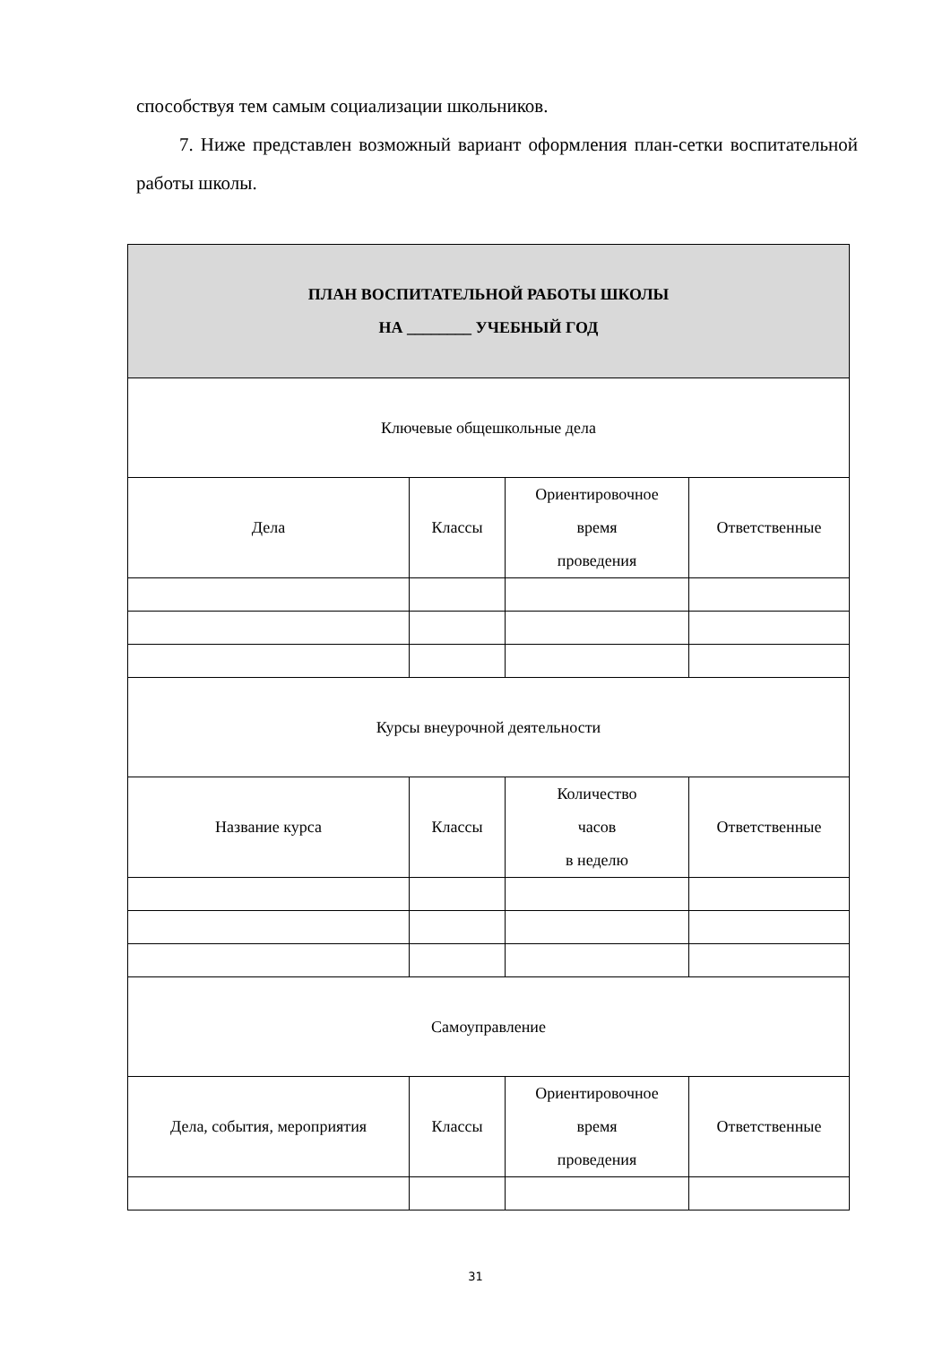способствуя тем самым социализации школьников.
7. Ниже представлен возможный вариант оформления план-сетки воспитательной работы школы.
| ПЛАН ВОСПИТАТЕЛЬНОЙ РАБОТЫ ШКОЛЫ НА ________ УЧЕБНЫЙ ГОД | | | |
| --- | --- | --- | --- |
| Ключевые общешкольные дела | | | |
| Дела | Классы | Ориентировочное время проведения | Ответственные |
| Курсы внеурочной деятельности | | | |
| Название курса | Классы | Количество часов в неделю | Ответственные |
| Самоуправление | | | |
| Дела, события, мероприятия | Классы | Ориентировочное время проведения | Ответственные |
31